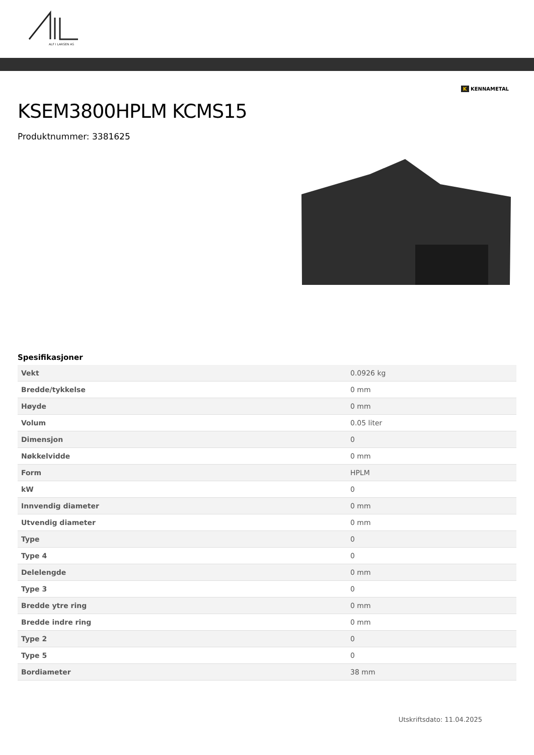ALF I LARSEN AS
K KENNAMETAL
KSEM3800HPLM KCMS15
Produktnummer: 3381625
Spesifikasjoner
| Vekt | 0.0926 kg |
| Bredde/tykkelse | 0 mm |
| Høyde | 0 mm |
| Volum | 0.05 liter |
| Dimensjon | 0 |
| Nøkkelvidde | 0 mm |
| Form | HPLM |
| kW | 0 |
| Innvendig diameter | 0 mm |
| Utvendig diameter | 0 mm |
| Type | 0 |
| Type 4 | 0 |
| Delelengde | 0 mm |
| Type 3 | 0 |
| Bredde ytre ring | 0 mm |
| Bredde indre ring | 0 mm |
| Type 2 | 0 |
| Type 5 | 0 |
| Bordiameter | 38 mm |
Utskriftsdato: 11.04.2025